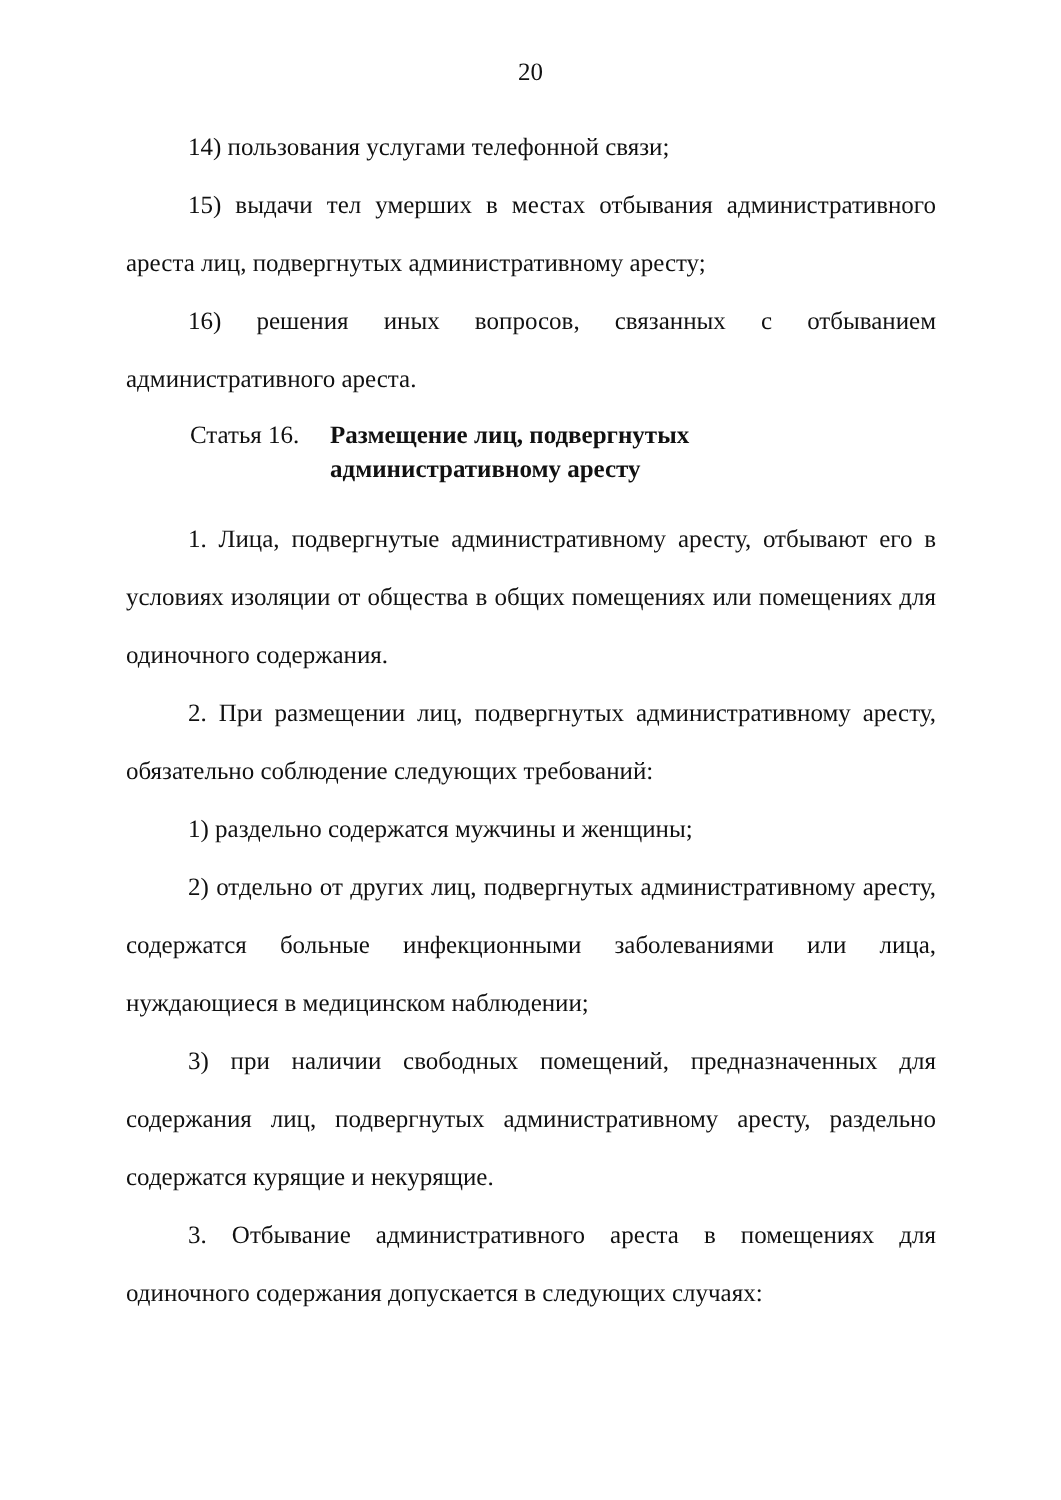20
14) пользования услугами телефонной связи;
15) выдачи тел умерших в местах отбывания административного ареста лиц, подвергнутых административному аресту;
16) решения иных вопросов, связанных с отбыванием административного ареста.
Статья 16. Размещение лиц, подвергнутых
административному аресту
1. Лица, подвергнутые административному аресту, отбывают его в условиях изоляции от общества в общих помещениях или помещениях для одиночного содержания.
2. При размещении лиц, подвергнутых административному аресту, обязательно соблюдение следующих требований:
1) раздельно содержатся мужчины и женщины;
2) отдельно от других лиц, подвергнутых административному аресту, содержатся больные инфекционными заболеваниями или лица, нуждающиеся в медицинском наблюдении;
3) при наличии свободных помещений, предназначенных для содержания лиц, подвергнутых административному аресту, раздельно содержатся курящие и некурящие.
3. Отбывание административного ареста в помещениях для одиночного содержания допускается в следующих случаях: